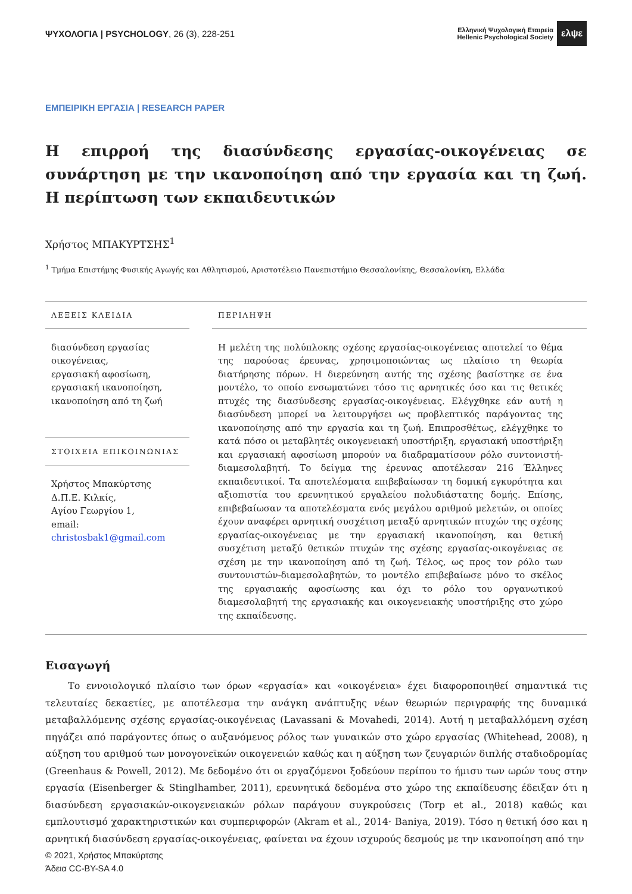ΨΥΧΟΛΟΓΙΑ | PSYCHOLOGY, 26 (3), 228-251
Ελληνική Ψυχολογική Εταιρεία
Hellenic Psychological Society
ελψε
ΕΜΠΕΙΡΙΚΗ ΕΡΓΑΣΙΑ | RESEARCH PAPER
Η επιρροή της διασύνδεσης εργασίας-οικογένειας σε συνάρτηση με την ικανοποίηση από την εργασία και τη ζωή. Η περίπτωση των εκπαιδευτικών
Χρήστος ΜΠΑΚΥΡΤΣΗΣ<sup>1</sup>
<sup>1</sup> Τμήμα Επιστήμης Φυσικής Αγωγής και Αθλητισμού, Αριστοτέλειο Πανεπιστήμιο Θεσσαλονίκης, Θεσσαλονίκη, Ελλάδα
ΛΕΞΕΙΣ ΚΛΕΙΔΙΑ
διασύνδεση εργασίας οικογένειας,
εργασιακή αφοσίωση,
εργασιακή ικανοποίηση,
ικανοποίηση από τη ζωή
ΣΤΟΙΧΕΙΑ ΕΠΙΚΟΙΝΩΝΙΑΣ
Χρήστος Μπακύρτσης
Δ.Π.Ε. Κιλκίς,
Αγίου Γεωργίου 1,
email:
christosbak1@gmail.com
ΠΕΡΙΛΗΨΗ
Η μελέτη της πολύπλοκης σχέσης εργασίας-οικογένειας αποτελεί το θέμα της παρούσας έρευνας, χρησιμοποιώντας ως πλαίσιο τη θεωρία διατήρησης πόρων. Η διερεύνηση αυτής της σχέσης βασίστηκε σε ένα μοντέλο, το οποίο ενσωματώνει τόσο τις αρνητικές όσο και τις θετικές πτυχές της διασύνδεσης εργασίας-οικογένειας. Ελέγχθηκε εάν αυτή η διασύνδεση μπορεί να λειτουργήσει ως προβλεπτικός παράγοντας της ικανοποίησης από την εργασία και τη ζωή. Επιπροσθέτως, ελέγχθηκε το κατά πόσο οι μεταβλητές οικογενειακή υποστήριξη, εργασιακή υποστήριξη και εργασιακή αφοσίωση μπορούν να διαδραματίσουν ρόλο συντονιστή-διαμεσολαβητή. Το δείγμα της έρευνας αποτέλεσαν 216 Έλληνες εκπαιδευτικοί. Τα αποτελέσματα επιβεβαίωσαν τη δομική εγκυρότητα και αξιοπιστία του ερευνητικού εργαλείου πολυδιάστατης δομής. Επίσης, επιβεβαίωσαν τα αποτελέσματα ενός μεγάλου αριθμού μελετών, οι οποίες έχουν αναφέρει αρνητική συσχέτιση μεταξύ αρνητικών πτυχών της σχέσης εργασίας-οικογένειας με την εργασιακή ικανοποίηση, και θετική συσχέτιση μεταξύ θετικών πτυχών της σχέσης εργασίας-οικογένειας σε σχέση με την ικανοποίηση από τη ζωή. Τέλος, ως προς τον ρόλο των συντονιστών-διαμεσολαβητών, το μοντέλο επιβεβαίωσε μόνο το σκέλος της εργασιακής αφοσίωσης και όχι το ρόλο του οργανωτικού διαμεσολαβητή της εργασιακής και οικογενειακής υποστήριξης στο χώρο της εκπαίδευσης.
Εισαγωγή
Το εννοιολογικό πλαίσιο των όρων «εργασία» και «οικογένεια» έχει διαφοροποιηθεί σημαντικά τις τελευταίες δεκαετίες, με αποτέλεσμα την ανάγκη ανάπτυξης νέων θεωριών περιγραφής της δυναμικά μεταβαλλόμενης σχέσης εργασίας-οικογένειας (Lavassani & Movahedi, 2014). Αυτή η μεταβαλλόμενη σχέση πηγάζει από παράγοντες όπως ο αυξανόμενος ρόλος των γυναικών στο χώρο εργασίας (Whitehead, 2008), η αύξηση του αριθμού των μονογονεϊκών οικογενειών καθώς και η αύξηση των ζευγαριών διπλής σταδιοδρομίας (Greenhaus & Powell, 2012). Με δεδομένο ότι οι εργαζόμενοι ξοδεύουν περίπου το ήμισυ των ωρών τους στην εργασία (Eisenberger & Stinglhamber, 2011), ερευνητικά δεδομένα στο χώρο της εκπαίδευσης έδειξαν ότι η διασύνδεση εργασιακών-οικογενειακών ρόλων παράγουν συγκρούσεις (Torp et al., 2018) καθώς και εμπλουτισμό χαρακτηριστικών και συμπεριφορών (Akram et al., 2014· Baniya, 2019). Τόσο η θετική όσο και η αρνητική διασύνδεση εργασίας-οικογένειας, φαίνεται να έχουν ισχυρούς δεσμούς με την ικανοποίηση από την
© 2021, Χρήστος Μπακύρτσης
Άδεια CC-BY-SA 4.0